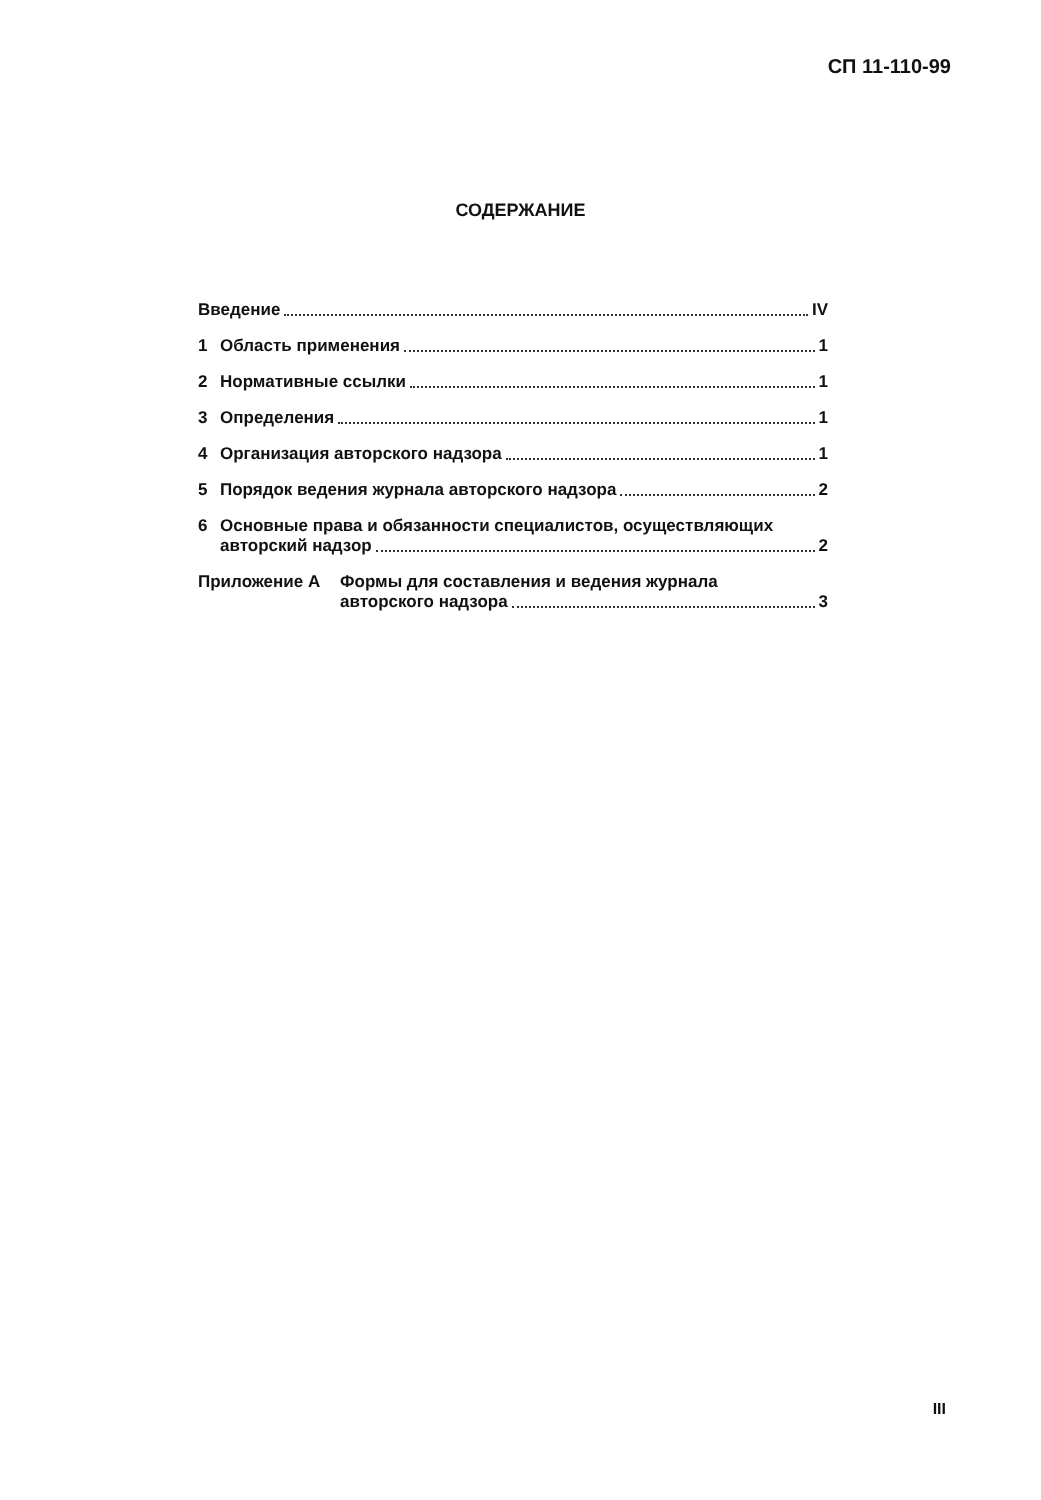СП 11-110-99
СОДЕРЖАНИЕ
Введение IV
1 Область применения 1
2 Нормативные ссылки 1
3 Определения 1
4 Организация авторского надзора 1
5 Порядок ведения журнала авторского надзора 2
6 Основные права и обязанности специалистов, осуществляющих
авторский надзор 2
Приложение А Формы для составления и ведения журнала
авторского надзора 3
III